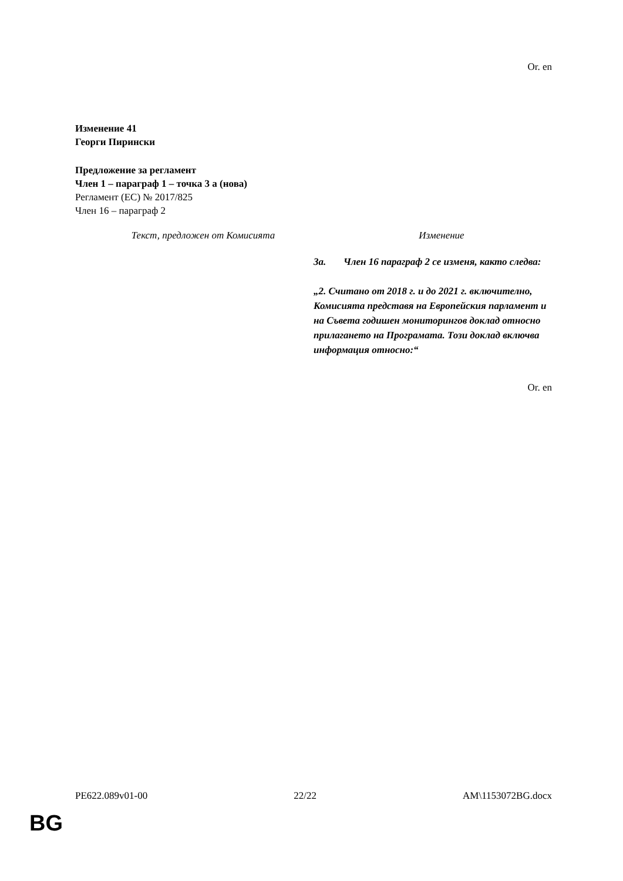Or. en
Изменение 41
Георги Пирински
Предложение за регламент
Член 1 – параграф 1 – точка 3 а (нова)
Регламент (ЕС) № 2017/825
Член 16 – параграф 2
| Текст, предложен от Комисията | Изменение |
| --- | --- |
| | 3a. Член 16 параграф 2 се изменя, както следва: „2. Считано от 2018 г. и до 2021 г. включително, Комисията представя на Европейския парламент и на Съвета годишен мониторингов доклад относно прилагането на Програмата. Този доклад включва информация относно:“ |
Or. en
PE622.089v01-00 22/22 AM\1153072BG.docx
BG